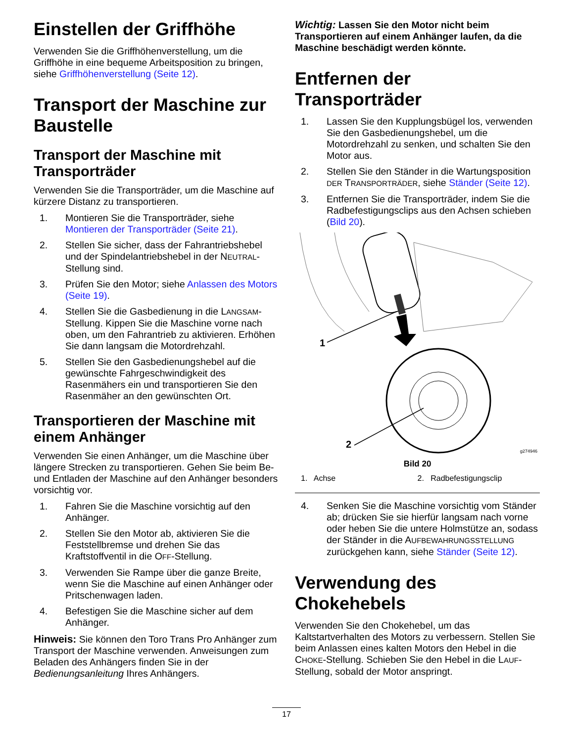Einstellen der Griffhöhe
Verwenden Sie die Griffhöhenverstellung, um die Griffhöhe in eine bequeme Arbeitsposition zu bringen, siehe Griffhöhenverstellung (Seite 12).
Transport der Maschine zur Baustelle
Transport der Maschine mit Transporträder
Verwenden Sie die Transporträder, um die Maschine auf kürzere Distanz zu transportieren.
1. Montieren Sie die Transporträder, siehe Montieren der Transporträder (Seite 21).
2. Stellen Sie sicher, dass der Fahrantriebshebel und der Spindelantriebshebel in der NEUTRAL-Stellung sind.
3. Prüfen Sie den Motor; siehe Anlassen des Motors (Seite 19).
4. Stellen Sie die Gasbedienung in die LANGSAM-Stellung. Kippen Sie die Maschine vorne nach oben, um den Fahrantrieb zu aktivieren. Erhöhen Sie dann langsam die Motordrehzahl.
5. Stellen Sie den Gasbedienungshebel auf die gewünschte Fahrgeschwindigkeit des Rasenmähers ein und transportieren Sie den Rasenmäher an den gewünschten Ort.
Transportieren der Maschine mit einem Anhänger
Verwenden Sie einen Anhänger, um die Maschine über längere Strecken zu transportieren. Gehen Sie beim Be- und Entladen der Maschine auf den Anhänger besonders vorsichtig vor.
1. Fahren Sie die Maschine vorsichtig auf den Anhänger.
2. Stellen Sie den Motor ab, aktivieren Sie die Feststellbremse und drehen Sie das Kraftstoffventil in die OFF-Stellung.
3. Verwenden Sie Rampe über die ganze Breite, wenn Sie die Maschine auf einen Anhänger oder Pritschenwagen laden.
4. Befestigen Sie die Maschine sicher auf dem Anhänger.
Hinweis: Sie können den Toro Trans Pro Anhänger zum Transport der Maschine verwenden. Anweisungen zum Beladen des Anhängers finden Sie in der Bedienungsanleitung Ihres Anhängers.
Wichtig: Lassen Sie den Motor nicht beim Transportieren auf einem Anhänger laufen, da die Maschine beschädigt werden könnte.
Entfernen der Transporträder
1. Lassen Sie den Kupplungsbügel los, verwenden Sie den Gasbedienungshebel, um die Motordrehzahl zu senken, und schalten Sie den Motor aus.
2. Stellen Sie den Ständer in die Wartungsposition DER TRANSPORTRÄDER, siehe Ständer (Seite 12).
3. Entfernen Sie die Transporträder, indem Sie die Radbefestigungsclips aus den Achsen schieben (Bild 20).
1
2
g274946
Bild 20
1. Achse 2. Radbefestigungsclip
4. Senken Sie die Maschine vorsichtig vom Ständer ab; drücken Sie sie hierfür langsam nach vorne oder heben Sie die untere Holmstütze an, sodass der Ständer in die AUFBEWAHRUNGSSTELLUNG zurückgehen kann, siehe Ständer (Seite 12).
Verwendung des Chokehebels
Verwenden Sie den Chokehebel, um das Kaltstartverhalten des Motors zu verbessern. Stellen Sie beim Anlassen eines kalten Motors den Hebel in die CHOKE-Stellung. Schieben Sie den Hebel in die LAUF-Stellung, sobald der Motor anspringt.
17